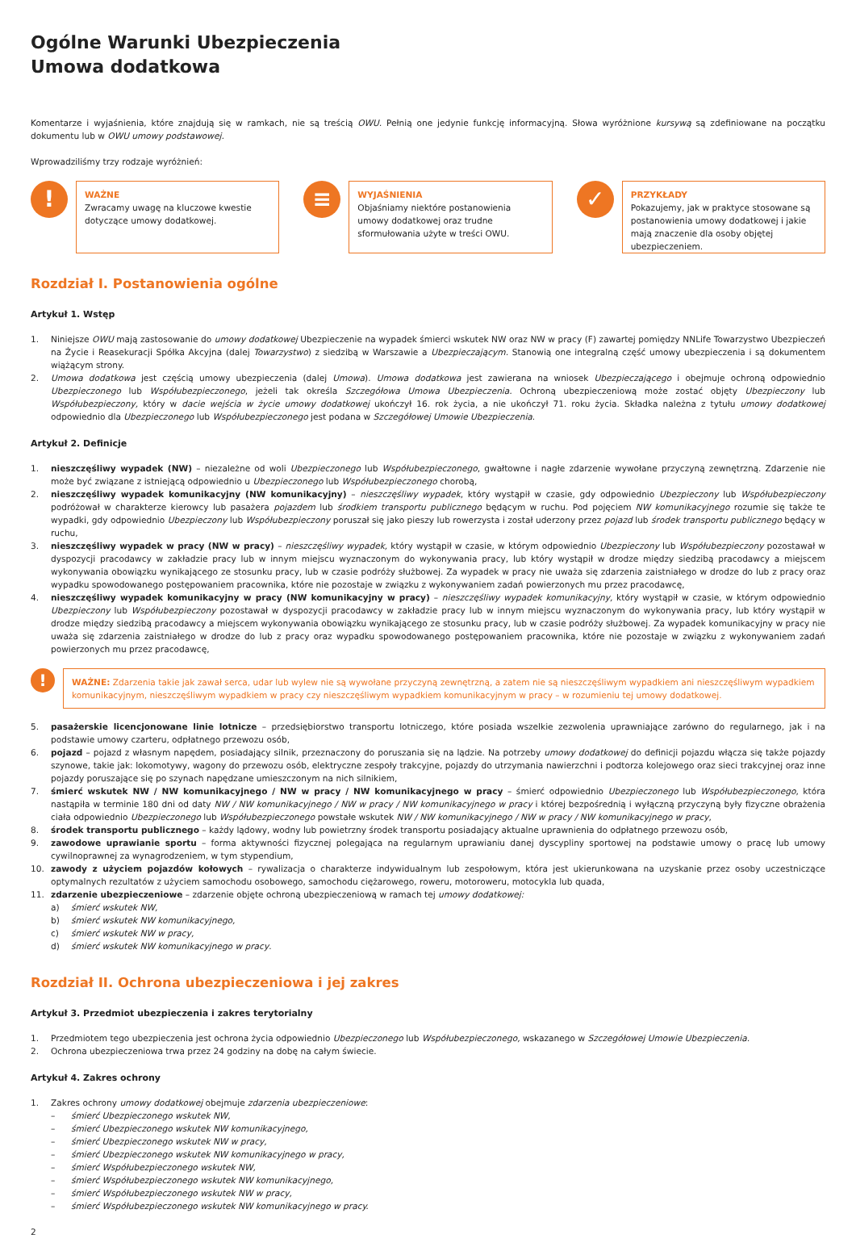Ogólne Warunki Ubezpieczenia
Umowa dodatkowa
Komentarze i wyjaśnienia, które znajdują się w ramkach, nie są treścią OWU. Pełnią one jedynie funkcję informacyjną. Słowa wyróżnione kursywą są zdefiniowane na początku dokumentu lub w OWU umowy podstawowej.
Wprowadziliśmy trzy rodzaje wyróżnień:
!
WAŻNE
Zwracamy uwagę na kluczowe kwestie dotyczące umowy dodatkowej.
≡
WYJAŚNIENIA
Objaśniamy niektóre postanowienia umowy dodatkowej oraz trudne sformułowania użyte w treści OWU.
✓
PRZYKŁADY
Pokazujemy, jak w praktyce stosowane są postanowienia umowy dodatkowej i jakie mają znaczenie dla osoby objętej ubezpieczeniem.
Rozdział I. Postanowienia ogólne
Artykuł 1. Wstęp
1. Niniejsze OWU mają zastosowanie do umowy dodatkowej Ubezpieczenie na wypadek śmierci wskutek NW oraz NW w pracy (F) zawartej pomiędzy NNLife Towarzystwo Ubezpieczeń na Życie i Reasekuracji Spółka Akcyjna (dalej Towarzystwo) z siedzibą w Warszawie a Ubezpieczającym. Stanowią one integralną część umowy ubezpieczenia i są dokumentem wiążącym strony.
2. Umowa dodatkowa jest częścią umowy ubezpieczenia (dalej Umowa). Umowa dodatkowa jest zawierana na wniosek Ubezpieczającego i obejmuje ochroną odpowiednio Ubezpieczonego lub Współubezpieczonego, jeżeli tak określa Szczegółowa Umowa Ubezpieczenia. Ochroną ubezpieczeniową może zostać objęty Ubezpieczony lub Współubezpieczony, który w dacie wejścia w życie umowy dodatkowej ukończył 16. rok życia, a nie ukończył 71. roku życia. Składka należna z tytułu umowy dodatkowej odpowiednio dla Ubezpieczonego lub Współubezpieczonego jest podana w Szczegółowej Umowie Ubezpieczenia.
Artykuł 2. Definicje
1. nieszczęśliwy wypadek (NW) – niezależne od woli Ubezpieczonego lub Współubezpieczonego, gwałtowne i nagłe zdarzenie wywołane przyczyną zewnętrzną. Zdarzenie nie może być związane z istniejącą odpowiednio u Ubezpieczonego lub Współubezpieczonego chorobą,
2. nieszczęśliwy wypadek komunikacyjny (NW komunikacyjny) – nieszczęśliwy wypadek, który wystąpił w czasie, gdy odpowiednio Ubezpieczony lub Współubezpieczony podróżował w charakterze kierowcy lub pasażera pojazdem lub środkiem transportu publicznego będącym w ruchu. Pod pojęciem NW komunikacyjnego rozumie się także te wypadki, gdy odpowiednio Ubezpieczony lub Współubezpieczony poruszał się jako pieszy lub rowerzysta i został uderzony przez pojazd lub środek transportu publicznego będący w ruchu,
3. nieszczęśliwy wypadek w pracy (NW w pracy) – nieszczęśliwy wypadek, który wystąpił w czasie, w którym odpowiednio Ubezpieczony lub Współubezpieczony pozostawał w dyspozycji pracodawcy w zakładzie pracy lub w innym miejscu wyznaczonym do wykonywania pracy, lub który wystąpił w drodze między siedzibą pracodawcy a miejscem wykonywania obowiązku wynikającego ze stosunku pracy, lub w czasie podróży służbowej. Za wypadek w pracy nie uważa się zdarzenia zaistniałego w drodze do lub z pracy oraz wypadku spowodowanego postępowaniem pracownika, które nie pozostaje w związku z wykonywaniem zadań powierzonych mu przez pracodawcę,
4. nieszczęśliwy wypadek komunikacyjny w pracy (NW komunikacyjny w pracy) – nieszczęśliwy wypadek komunikacyjny, który wystąpił w czasie, w którym odpowiednio Ubezpieczony lub Współubezpieczony pozostawał w dyspozycji pracodawcy w zakładzie pracy lub w innym miejscu wyznaczonym do wykonywania pracy, lub który wystąpił w drodze między siedzibą pracodawcy a miejscem wykonywania obowiązku wynikającego ze stosunku pracy, lub w czasie podróży służbowej. Za wypadek komunikacyjny w pracy nie uważa się zdarzenia zaistniałego w drodze do lub z pracy oraz wypadku spowodowanego postępowaniem pracownika, które nie pozostaje w związku z wykonywaniem zadań powierzonych mu przez pracodawcę,
!
WAŻNE: Zdarzenia takie jak zawał serca, udar lub wylew nie są wywołane przyczyną zewnętrzną, a zatem nie są nieszczęśliwym wypadkiem ani nieszczęśliwym wypadkiem komunikacyjnym, nieszczęśliwym wypadkiem w pracy czy nieszczęśliwym wypadkiem komunikacyjnym w pracy – w rozumieniu tej umowy dodatkowej.
5. pasażerskie licencjonowane linie lotnicze – przedsiębiorstwo transportu lotniczego, które posiada wszelkie zezwolenia uprawniające zarówno do regularnego, jak i na podstawie umowy czarteru, odpłatnego przewozu osób,
6. pojazd – pojazd z własnym napędem, posiadający silnik, przeznaczony do poruszania się na lądzie. Na potrzeby umowy dodatkowej do definicji pojazdu włącza się także pojazdy szynowe, takie jak: lokomotywy, wagony do przewozu osób, elektryczne zespoły trakcyjne, pojazdy do utrzymania nawierzchni i podtorza kolejowego oraz sieci trakcyjnej oraz inne pojazdy poruszające się po szynach napędzane umieszczonym na nich silnikiem,
7. śmierć wskutek NW / NW komunikacyjnego / NW w pracy / NW komunikacyjnego w pracy – śmierć odpowiednio Ubezpieczonego lub Współubezpieczonego, która nastąpiła w terminie 180 dni od daty NW / NW komunikacyjnego / NW w pracy / NW komunikacyjnego w pracy i której bezpośrednią i wyłączną przyczyną były fizyczne obrażenia ciała odpowiednio Ubezpieczonego lub Współubezpieczonego powstałe wskutek NW / NW komunikacyjnego / NW w pracy / NW komunikacyjnego w pracy,
8. środek transportu publicznego – każdy lądowy, wodny lub powietrzny środek transportu posiadający aktualne uprawnienia do odpłatnego przewozu osób,
9. zawodowe uprawianie sportu – forma aktywności fizycznej polegająca na regularnym uprawianiu danej dyscypliny sportowej na podstawie umowy o pracę lub umowy cywilnoprawnej za wynagrodzeniem, w tym stypendium,
10. zawody z użyciem pojazdów kołowych – rywalizacja o charakterze indywidualnym lub zespołowym, która jest ukierunkowana na uzyskanie przez osoby uczestniczące optymalnych rezultatów z użyciem samochodu osobowego, samochodu ciężarowego, roweru, motoroweru, motocykla lub quada,
11. zdarzenie ubezpieczeniowe – zdarzenie objęte ochroną ubezpieczeniową w ramach tej umowy dodatkowej:
a) śmierć wskutek NW,
b) śmierć wskutek NW komunikacyjnego,
c) śmierć wskutek NW w pracy,
d) śmierć wskutek NW komunikacyjnego w pracy.
Rozdział II. Ochrona ubezpieczeniowa i jej zakres
Artykuł 3. Przedmiot ubezpieczenia i zakres terytorialny
1. Przedmiotem tego ubezpieczenia jest ochrona życia odpowiednio Ubezpieczonego lub Współubezpieczonego, wskazanego w Szczegółowej Umowie Ubezpieczenia.
2. Ochrona ubezpieczeniowa trwa przez 24 godziny na dobę na całym świecie.
Artykuł 4. Zakres ochrony
1. Zakres ochrony umowy dodatkowej obejmuje zdarzenia ubezpieczeniowe:
– śmierć Ubezpieczonego wskutek NW,
– śmierć Ubezpieczonego wskutek NW komunikacyjnego,
– śmierć Ubezpieczonego wskutek NW w pracy,
– śmierć Ubezpieczonego wskutek NW komunikacyjnego w pracy,
– śmierć Współubezpieczonego wskutek NW,
– śmierć Współubezpieczonego wskutek NW komunikacyjnego,
– śmierć Współubezpieczonego wskutek NW w pracy,
– śmierć Współubezpieczonego wskutek NW komunikacyjnego w pracy.
2